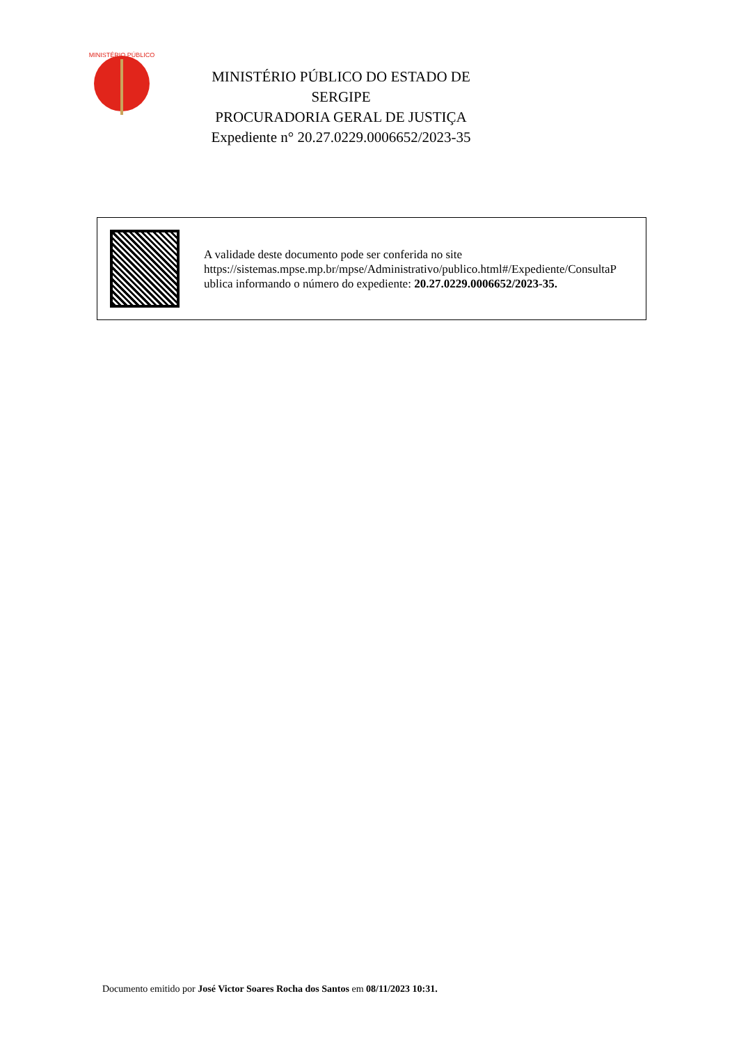MINISTÉRIO PÚBLICO
MINISTÉRIO PÚBLICO DO ESTADO DE SERGIPE
PROCURADORIA GERAL DE JUSTIÇA
Expediente n° 20.27.0229.0006652/2023-35
A validade deste documento pode ser conferida no site
https://sistemas.mpse.mp.br/mpse/Administrativo/publico.html#/Expediente/ConsultaP
ublica informando o número do expediente: 20.27.0229.0006652/2023-35.
Documento emitido por José Victor Soares Rocha dos Santos em 08/11/2023 10:31.